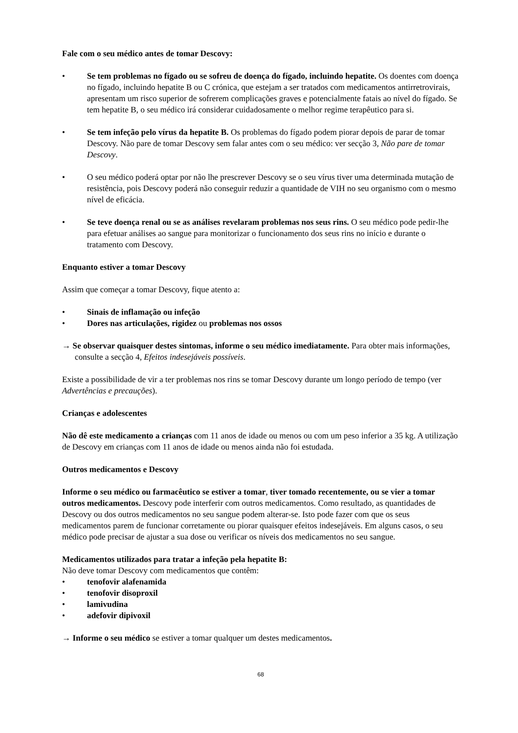Fale com o seu médico antes de tomar Descovy:
• Se tem problemas no fígado ou se sofreu de doença do fígado, incluindo hepatite. Os doentes com doença no fígado, incluindo hepatite B ou C crónica, que estejam a ser tratados com medicamentos antirretrovirais, apresentam um risco superior de sofrerem complicações graves e potencialmente fatais ao nível do fígado. Se tem hepatite B, o seu médico irá considerar cuidadosamente o melhor regime terapêutico para si.
• Se tem infeção pelo vírus da hepatite B. Os problemas do fígado podem piorar depois de parar de tomar Descovy. Não pare de tomar Descovy sem falar antes com o seu médico: ver secção 3, Não pare de tomar Descovy.
• O seu médico poderá optar por não lhe prescrever Descovy se o seu vírus tiver uma determinada mutação de resistência, pois Descovy poderá não conseguir reduzir a quantidade de VIH no seu organismo com o mesmo nível de eficácia.
• Se teve doença renal ou se as análises revelaram problemas nos seus rins. O seu médico pode pedir-lhe para efetuar análises ao sangue para monitorizar o funcionamento dos seus rins no início e durante o tratamento com Descovy.
Enquanto estiver a tomar Descovy
Assim que começar a tomar Descovy, fique atento a:
• Sinais de inflamação ou infeção
• Dores nas articulações, rigidez ou problemas nos ossos
→ Se observar quaisquer destes sintomas, informe o seu médico imediatamente. Para obter mais informações, consulte a secção 4, Efeitos indesejáveis possíveis.
Existe a possibilidade de vir a ter problemas nos rins se tomar Descovy durante um longo período de tempo (ver Advertências e precauções).
Crianças e adolescentes
Não dê este medicamento a crianças com 11 anos de idade ou menos ou com um peso inferior a 35 kg. A utilização de Descovy em crianças com 11 anos de idade ou menos ainda não foi estudada.
Outros medicamentos e Descovy
Informe o seu médico ou farmacêutico se estiver a tomar, tiver tomado recentemente, ou se vier a tomar outros medicamentos. Descovy pode interferir com outros medicamentos. Como resultado, as quantidades de Descovy ou dos outros medicamentos no seu sangue podem alterar-se. Isto pode fazer com que os seus medicamentos parem de funcionar corretamente ou piorar quaisquer efeitos indesejáveis. Em alguns casos, o seu médico pode precisar de ajustar a sua dose ou verificar os níveis dos medicamentos no seu sangue.
Medicamentos utilizados para tratar a infeção pela hepatite B:
Não deve tomar Descovy com medicamentos que contêm:
• tenofovir alafenamida
• tenofovir disoproxil
• lamivudina
• adefovir dipivoxil
→ Informe o seu médico se estiver a tomar qualquer um destes medicamentos.
68